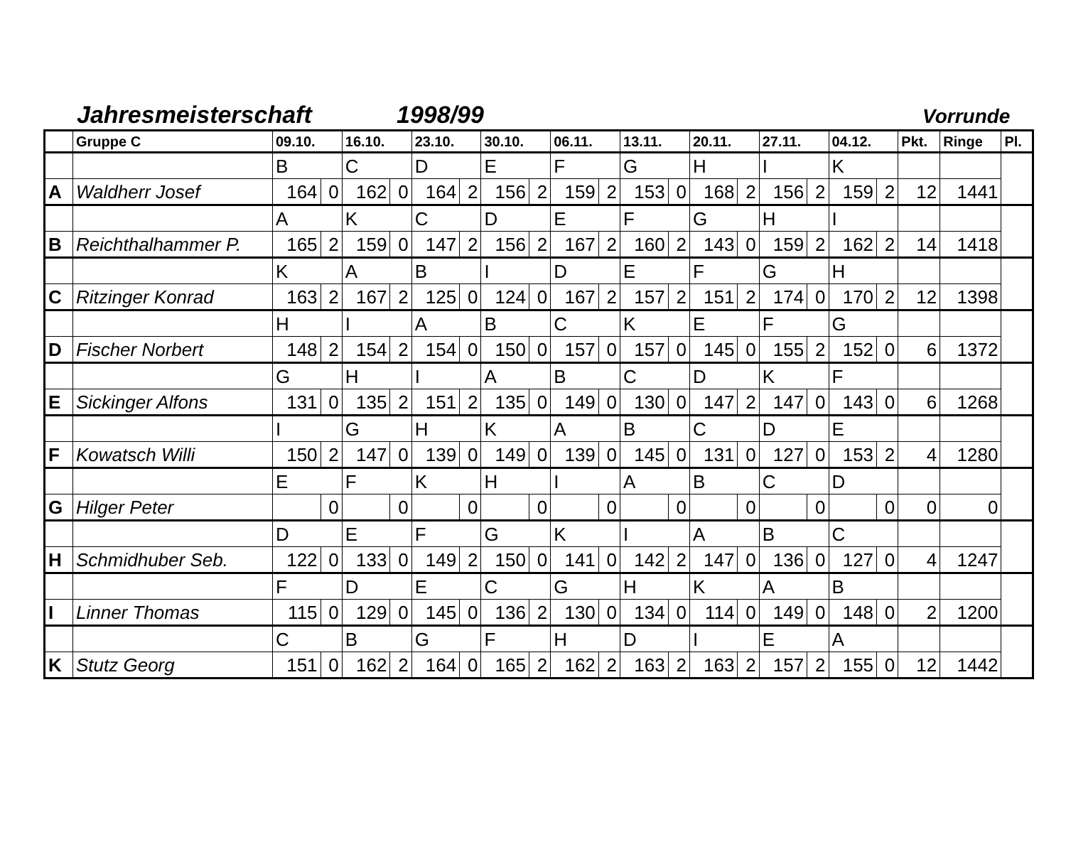Jahresmeisterschaft 1998/99 Vorrunde
| | Gruppe C | 09.10. | | 16.10. | | 23.10. | | 30.10. | | 06.11. | | 13.11. | | 20.11. | | 27.11. | | 04.12. | | Pkt. | Ringe | Pl. |
| --- | --- | --- | --- | --- | --- | --- | --- | --- | --- | --- | --- | --- | --- | --- | --- | --- | --- | --- | --- | --- | --- | --- |
| | | B | | C | | D | | E | | F | | G | | H | | I | | K | | | | |
| A | Waldherr Josef | 164 | 0 | 162 | 0 | 164 | 2 | 156 | 2 | 159 | 2 | 153 | 0 | 168 | 2 | 156 | 2 | 159 | 2 | 12 | 1441 | |
| | | A | | K | | C | | D | | E | | F | | G | | H | | I | | | | |
| B | Reichthalhammer P. | 165 | 2 | 159 | 0 | 147 | 2 | 156 | 2 | 167 | 2 | 160 | 2 | 143 | 0 | 159 | 2 | 162 | 2 | 14 | 1418 | |
| | | K | | A | | B | | I | | D | | E | | F | | G | | H | | | | |
| C | Ritzinger Konrad | 163 | 2 | 167 | 2 | 125 | 0 | 124 | 0 | 167 | 2 | 157 | 2 | 151 | 2 | 174 | 0 | 170 | 2 | 12 | 1398 | |
| | | H | | I | | A | | B | | C | | K | | E | | F | | G | | | | |
| D | Fischer Norbert | 148 | 2 | 154 | 2 | 154 | 0 | 150 | 0 | 157 | 0 | 157 | 0 | 145 | 0 | 155 | 2 | 152 | 0 | 6 | 1372 | |
| | | G | | H | | I | | A | | B | | C | | D | | K | | F | | | | |
| E | Sickinger Alfons | 131 | 0 | 135 | 2 | 151 | 2 | 135 | 0 | 149 | 0 | 130 | 0 | 147 | 2 | 147 | 0 | 143 | 0 | 6 | 1268 | |
| | | I | | G | | H | | K | | A | | B | | C | | D | | E | | | | |
| F | Kowatsch Willi | 150 | 2 | 147 | 0 | 139 | 0 | 149 | 0 | 139 | 0 | 145 | 0 | 131 | 0 | 127 | 0 | 153 | 2 | 4 | 1280 | |
| | | E | | F | | K | | H | | I | | A | | B | | C | | D | | | | |
| G | Hilger Peter | | 0 | | 0 | | 0 | | 0 | | 0 | | 0 | | 0 | | 0 | | 0 | 0 | 0 | |
| | | D | | E | | F | | G | | K | | I | | A | | B | | C | | | | |
| H | Schmidhuber Seb. | 122 | 0 | 133 | 0 | 149 | 2 | 150 | 0 | 141 | 0 | 142 | 2 | 147 | 0 | 136 | 0 | 127 | 0 | 4 | 1247 | |
| | | F | | D | | E | | C | | G | | H | | K | | A | | B | | | | |
| I | Linner Thomas | 115 | 0 | 129 | 0 | 145 | 0 | 136 | 2 | 130 | 0 | 134 | 0 | 114 | 0 | 149 | 0 | 148 | 0 | 2 | 1200 | |
| | | C | | B | | G | | F | | H | | D | | I | | E | | A | | | | |
| K | Stutz Georg | 151 | 0 | 162 | 2 | 164 | 0 | 165 | 2 | 162 | 2 | 163 | 2 | 163 | 2 | 157 | 2 | 155 | 0 | 12 | 1442 | |